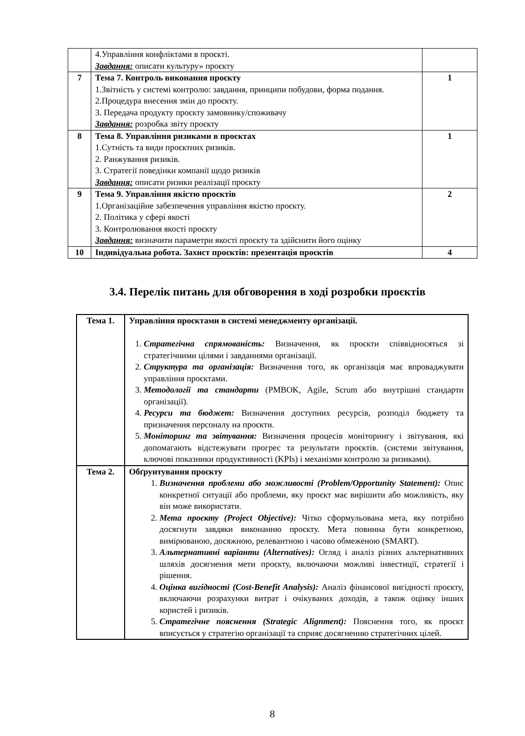| | 4.Управління конфліктами в проєкті. Завдання: описати культуру» проєкту | |
| 7 | Тема 7. Контроль виконання проєкту 1.Звітність у системі контролю: завдання, принципи побудови, форма подання. 2.Процедура внесення змін до проєкту. 3. Передача продукту проєкту замовнику/споживачу Завдання: розробка звіту проєкту | 1 |
| 8 | Тема 8. Управління ризиками в проєктах 1.Сутність та види проєктних ризиків. 2. Ранжування ризиків. 3. Стратегії поведінки компанії щодо ризиків Завдання: описати ризики реалізації проєкту | 1 |
| 9 | Тема 9. Управління якістю проєктів 1.Організаційне забезпечення управління якістю проєкту. 2. Політика у сфері якості 3. Контролювання якості проєкту Завдання: визначити параметри якості проєкту та здійснити його оцінку | 2 |
| 10 | Індивідуальна робота. Захист проєктів: презентація проєктів | 4 |
3.4. Перелік питань для обговорення в ході розробки проєктів
| Тема 1. | Управління проєктами в системі менеджменту організації. 1. Стратегічна спрямованість: Визначення, як проєкти співвідносяться зі стратегічними цілями і завданнями організації. 2. Структура та організація: Визначення того, як організація має впроваджувати управління проєктами. 3. Методології та стандарти (PMBOK, Agile, Scrum або внутрішні стандарти організації). 4. Ресурси та бюджет: Визначення доступних ресурсів, розподіл бюджету та призначення персоналу на проєкти. 5. Моніторинг та звітування: Визначення процесів моніторингу і звітування, які допомагають відстежувати прогрес та результати проєктів. (системи звітування, ключові показники продуктивності (KPIs) і механізми контролю за ризиками). |
| Тема 2. | Обґрунтування проєкту 1. Визначення проблеми або можливості (Problem/Opportunity Statement): Опис конкретної ситуації або проблеми, яку проєкт має вирішити або можливість, яку він може використати. 2. Мета проєкту (Project Objective): Чітко сформульована мета, яку потрібно досягнути завдяки виконанню проєкту. Мета повинна бути конкретною, вимірюваною, досяжною, релевантною і часово обмеженою (SMART). 3. Альтернативні варіанти (Alternatives): Огляд і аналіз різних альтернативних шляхів досягнення мети проєкту, включаючи можливі інвестиції, стратегії і рішення. 4. Оцінка вигідності (Cost-Benefit Analysis): Аналіз фінансової вигідності проєкту, включаючи розрахунки витрат і очікуваних доходів, а також оцінку інших користей і ризиків. 5. Стратегічне пояснення (Strategic Alignment): Пояснення того, як проєкт вписується у стратегію організації та сприяє досягненню стратегічних цілей. |
8